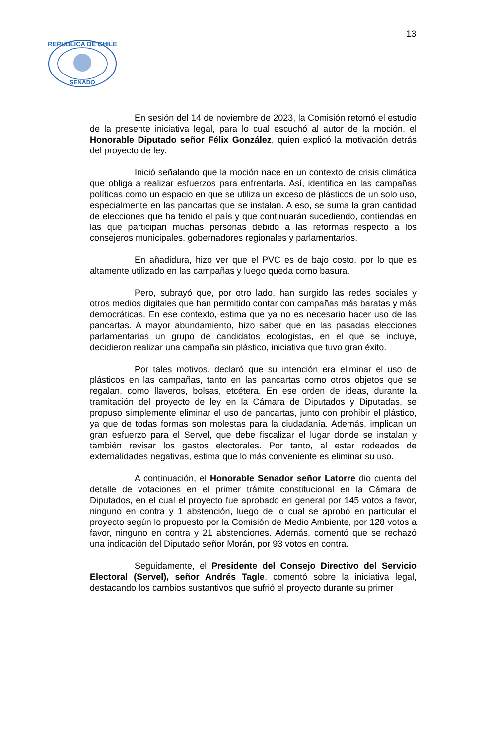13
REPUBLICA DE CHILE
SENADO
En sesión del 14 de noviembre de 2023, la Comisión retomó el estudio de la presente iniciativa legal, para lo cual escuchó al autor de la moción, el Honorable Diputado señor Félix González, quien explicó la motivación detrás del proyecto de ley.
Inició señalando que la moción nace en un contexto de crisis climática que obliga a realizar esfuerzos para enfrentarla. Así, identifica en las campañas políticas como un espacio en que se utiliza un exceso de plásticos de un solo uso, especialmente en las pancartas que se instalan. A eso, se suma la gran cantidad de elecciones que ha tenido el país y que continuarán sucediendo, contiendas en las que participan muchas personas debido a las reformas respecto a los consejeros municipales, gobernadores regionales y parlamentarios.
En añadidura, hizo ver que el PVC es de bajo costo, por lo que es altamente utilizado en las campañas y luego queda como basura.
Pero, subrayó que, por otro lado, han surgido las redes sociales y otros medios digitales que han permitido contar con campañas más baratas y más democráticas. En ese contexto, estima que ya no es necesario hacer uso de las pancartas. A mayor abundamiento, hizo saber que en las pasadas elecciones parlamentarias un grupo de candidatos ecologistas, en el que se incluye, decidieron realizar una campaña sin plástico, iniciativa que tuvo gran éxito.
Por tales motivos, declaró que su intención era eliminar el uso de plásticos en las campañas, tanto en las pancartas como otros objetos que se regalan, como llaveros, bolsas, etcétera. En ese orden de ideas, durante la tramitación del proyecto de ley en la Cámara de Diputados y Diputadas, se propuso simplemente eliminar el uso de pancartas, junto con prohibir el plástico, ya que de todas formas son molestas para la ciudadanía. Además, implican un gran esfuerzo para el Servel, que debe fiscalizar el lugar donde se instalan y también revisar los gastos electorales. Por tanto, al estar rodeados de externalidades negativas, estima que lo más conveniente es eliminar su uso.
A continuación, el Honorable Senador señor Latorre dio cuenta del detalle de votaciones en el primer trámite constitucional en la Cámara de Diputados, en el cual el proyecto fue aprobado en general por 145 votos a favor, ninguno en contra y 1 abstención, luego de lo cual se aprobó en particular el proyecto según lo propuesto por la Comisión de Medio Ambiente, por 128 votos a favor, ninguno en contra y 21 abstenciones. Además, comentó que se rechazó una indicación del Diputado señor Morán, por 93 votos en contra.
Seguidamente, el Presidente del Consejo Directivo del Servicio Electoral (Servel), señor Andrés Tagle, comentó sobre la iniciativa legal, destacando los cambios sustantivos que sufrió el proyecto durante su primer